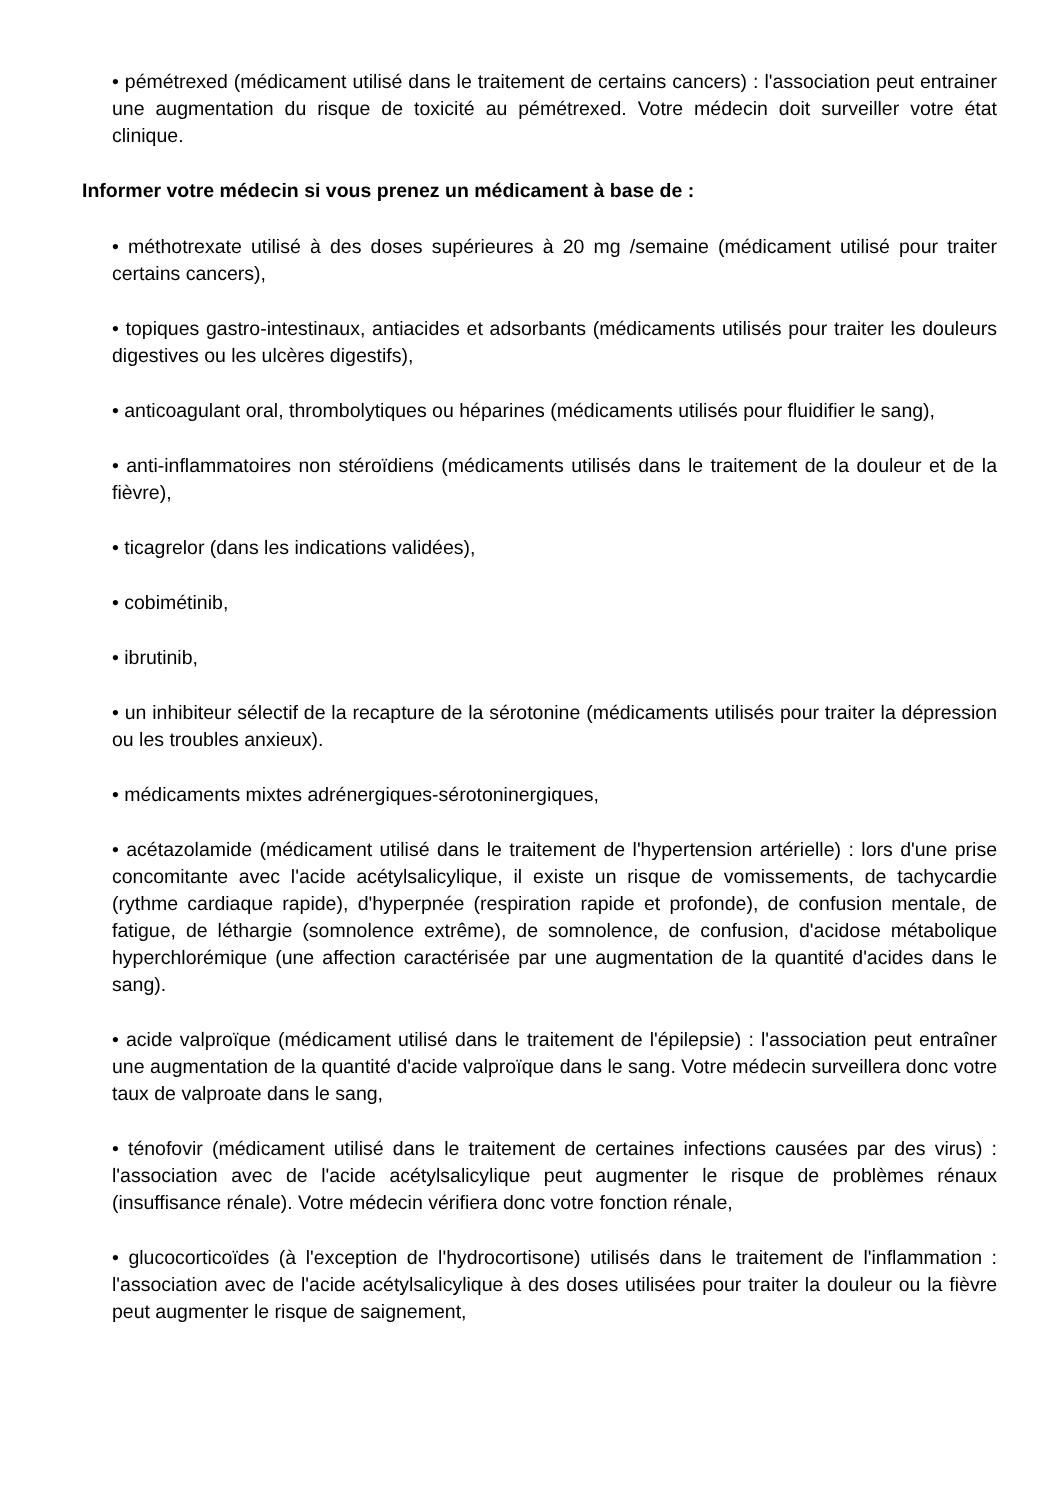• pémétrexed (médicament utilisé dans le traitement de certains cancers) : l'association peut entrainer une augmentation du risque de toxicité au pémétrexed. Votre médecin doit surveiller votre état clinique.
Informer votre médecin si vous prenez un médicament à base de :
• méthotrexate utilisé à des doses supérieures à 20 mg /semaine (médicament utilisé pour traiter certains cancers),
• topiques gastro-intestinaux, antiacides et adsorbants (médicaments utilisés pour traiter les douleurs digestives ou les ulcères digestifs),
• anticoagulant oral, thrombolytiques ou héparines (médicaments utilisés pour fluidifier le sang),
• anti-inflammatoires non stéroïdiens (médicaments utilisés dans le traitement de la douleur et de la fièvre),
• ticagrelor (dans les indications validées),
• cobimétinib,
• ibrutinib,
• un inhibiteur sélectif de la recapture de la sérotonine (médicaments utilisés pour traiter la dépression ou les troubles anxieux).
• médicaments mixtes adrénergiques-sérotoninergiques,
• acétazolamide (médicament utilisé dans le traitement de l'hypertension artérielle) : lors d'une prise concomitante avec l'acide acétylsalicylique, il existe un risque de vomissements, de tachycardie (rythme cardiaque rapide), d'hyperpnée (respiration rapide et profonde), de confusion mentale, de fatigue, de léthargie (somnolence extrême), de somnolence, de confusion, d'acidose métabolique hyperchlorémique (une affection caractérisée par une augmentation de la quantité d'acides dans le sang).
• acide valproïque (médicament utilisé dans le traitement de l'épilepsie) : l'association peut entraîner une augmentation de la quantité d'acide valproïque dans le sang. Votre médecin surveillera donc votre taux de valproate dans le sang,
• ténofovir (médicament utilisé dans le traitement de certaines infections causées par des virus) : l'association avec de l'acide acétylsalicylique peut augmenter le risque de problèmes rénaux (insuffisance rénale). Votre médecin vérifiera donc votre fonction rénale,
• glucocorticoïdes (à l'exception de l'hydrocortisone) utilisés dans le traitement de l'inflammation : l'association avec de l'acide acétylsalicylique à des doses utilisées pour traiter la douleur ou la fièvre peut augmenter le risque de saignement,